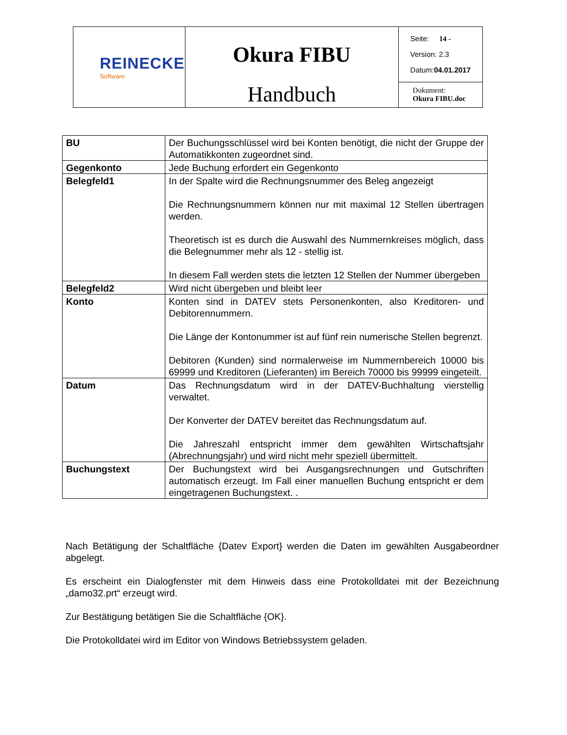| REINECKE Software | Okura FIBU Handbuch | Seite: 14 - Version: 2.3 Datum: 04.01.2017 |
| | | Dokument: Okura FIBU.doc |
| BU | Der Buchungsschlüssel wird bei Konten benötigt, die nicht der Gruppe der Automatikkonten zugeordnet sind. |
| Gegenkonto | Jede Buchung erfordert ein Gegenkonto |
| Belegfeld1 | In der Spalte wird die Rechnungsnummer des Beleg angezeigt Die Rechnungsnummern können nur mit maximal 12 Stellen übertragen werden. Theoretisch ist es durch die Auswahl des Nummernkreises möglich, dass die Belegnummer mehr als 12 - stellig ist. In diesem Fall werden stets die letzten 12 Stellen der Nummer übergeben |
| Belegfeld2 | Wird nicht übergeben und bleibt leer |
| Konto | Konten sind in DATEV stets Personenkonten, also Kreditoren- und Debitorennummern. Die Länge der Kontonummer ist auf fünf rein numerische Stellen begrenzt. Debitoren (Kunden) sind normalerweise im Nummernbereich 10000 bis 69999 und Kreditoren (Lieferanten) im Bereich 70000 bis 99999 eingeteilt. |
| Datum | Das Rechnungsdatum wird in der DATEV-Buchhaltung vierstellig verwaltet. Der Konverter der DATEV bereitet das Rechnungsdatum auf. Die Jahreszahl entspricht immer dem gewählten Wirtschaftsjahr (Abrechnungsjahr) und wird nicht mehr speziell übermittelt. |
| Buchungstext | Der Buchungstext wird bei Ausgangsrechnungen und Gutschriften automatisch erzeugt. Im Fall einer manuellen Buchung entspricht er dem eingetragenen Buchungstext. . |
Nach Betätigung der Schaltfläche {Datev Export} werden die Daten im gewählten Ausgabeordner abgelegt.
Es erscheint ein Dialogfenster mit dem Hinweis dass eine Protokolldatei mit der Bezeichnung „damo32.prt“ erzeugt wird.
Zur Bestätigung betätigen Sie die Schaltfläche {OK}.
Die Protokolldatei wird im Editor von Windows Betriebssystem geladen.